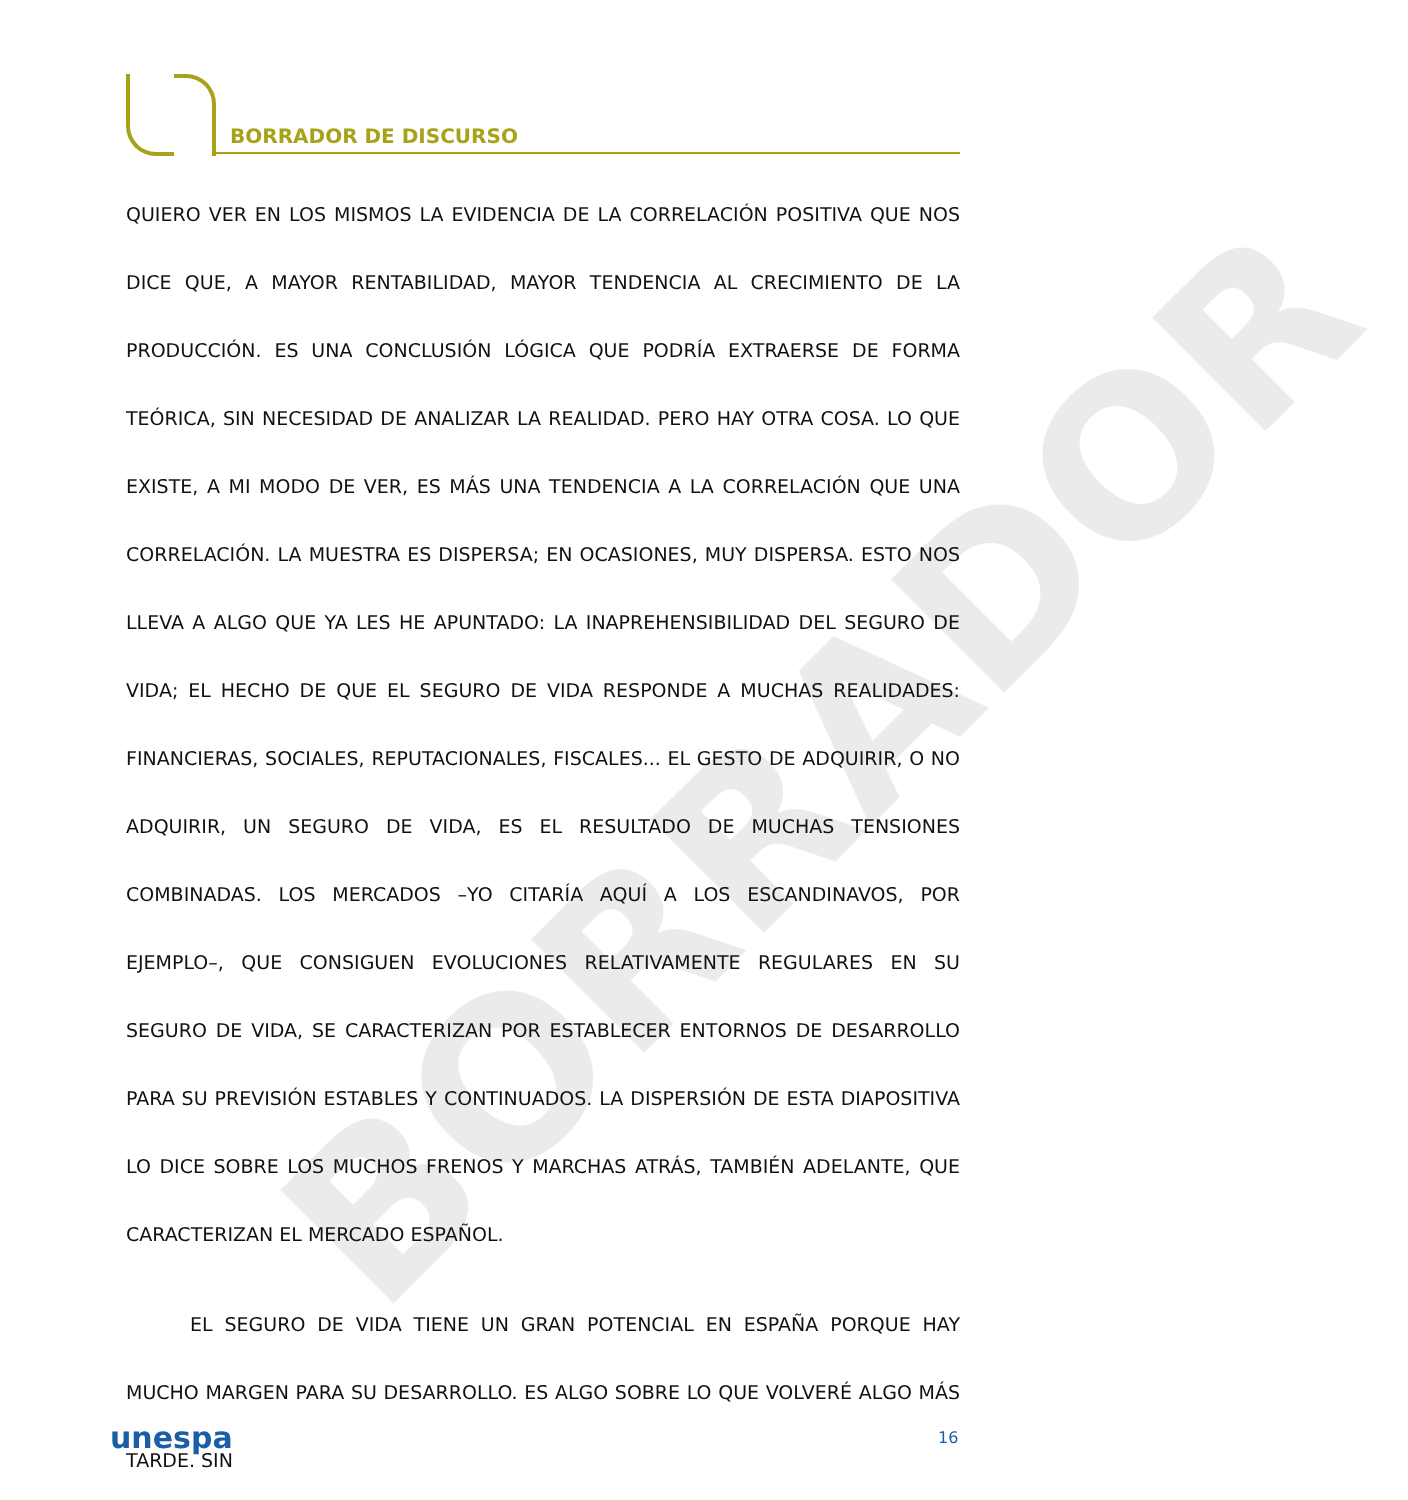BORRADOR DE DISCURSO
BORRADOR
QUIERO VER EN LOS MISMOS LA EVIDENCIA DE LA CORRELACIÓN POSITIVA QUE NOS DICE QUE, A MAYOR RENTABILIDAD, MAYOR TENDENCIA AL CRECIMIENTO DE LA PRODUCCIÓN. ES UNA CONCLUSIÓN LÓGICA QUE PODRÍA EXTRAERSE DE FORMA TEÓRICA, SIN NECESIDAD DE ANALIZAR LA REALIDAD. PERO HAY OTRA COSA. LO QUE EXISTE, A MI MODO DE VER, ES MÁS UNA TENDENCIA A LA CORRELACIÓN QUE UNA CORRELACIÓN. LA MUESTRA ES DISPERSA; EN OCASIONES, MUY DISPERSA. ESTO NOS LLEVA A ALGO QUE YA LES HE APUNTADO: LA INAPREHENSIBILIDAD DEL SEGURO DE VIDA; EL HECHO DE QUE EL SEGURO DE VIDA RESPONDE A MUCHAS REALIDADES: FINANCIERAS, SOCIALES, REPUTACIONALES, FISCALES... EL GESTO DE ADQUIRIR, O NO ADQUIRIR, UN SEGURO DE VIDA, ES EL RESULTADO DE MUCHAS TENSIONES COMBINADAS. LOS MERCADOS –YO CITARÍA AQUÍ A LOS ESCANDINAVOS, POR EJEMPLO–, QUE CONSIGUEN EVOLUCIONES RELATIVAMENTE REGULARES EN SU SEGURO DE VIDA, SE CARACTERIZAN POR ESTABLECER ENTORNOS DE DESARROLLO PARA SU PREVISIÓN ESTABLES Y CONTINUADOS. LA DISPERSIÓN DE ESTA DIAPOSITIVA LO DICE SOBRE LOS MUCHOS FRENOS Y MARCHAS ATRÁS, TAMBIÉN ADELANTE, QUE CARACTERIZAN EL MERCADO ESPAÑOL.
EL SEGURO DE VIDA TIENE UN GRAN POTENCIAL EN ESPAÑA PORQUE HAY MUCHO MARGEN PARA SU DESARROLLO. ES ALGO SOBRE LO QUE VOLVERÉ ALGO MÁS TARDE. SIN
unespa 16